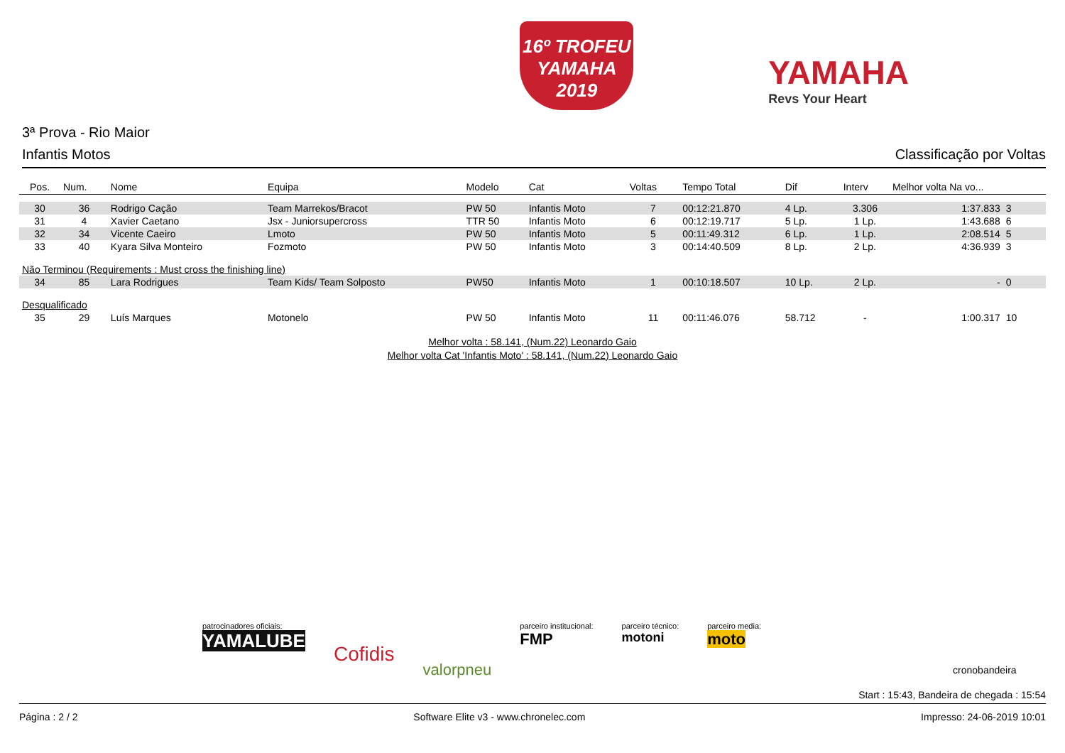16º TROFEU
YAMAHA
2019
YAMAHA
Revs Your Heart
3ª Prova - Rio Maior
Infantis Motos Classificação por Voltas
| Pos. | Num. | Nome | Equipa | Modelo | Cat | Voltas | Tempo Total | Dif | Interv | Melhor volta Na vo... | |
| --- | --- | --- | --- | --- | --- | --- | --- | --- | --- | --- | --- |
| 30 | 36 | Rodrigo Cação | Team Marrekos/Bracot | PW 50 | Infantis Moto | 7 | 00:12:21.870 | 4 Lp. | 3.306 | 1:37.833 | 3 |
| 31 | 4 | Xavier Caetano | Jsx - Juniorsupercross | TTR 50 | Infantis Moto | 6 | 00:12:19.717 | 5 Lp. | 1 Lp. | 1:43.688 | 6 |
| 32 | 34 | Vicente Caeiro | Lmoto | PW 50 | Infantis Moto | 5 | 00:11:49.312 | 6 Lp. | 1 Lp. | 2:08.514 | 5 |
| 33 | 40 | Kyara Silva Monteiro | Fozmoto | PW 50 | Infantis Moto | 3 | 00:14:40.509 | 8 Lp. | 2 Lp. | 4:36.939 | 3 |
| Não Terminou (Requirements : Must cross the finishing line) | | | | | | | | | | | |
| 34 | 85 | Lara Rodrigues | Team Kids/ Team Solposto | PW50 | Infantis Moto | 1 | 00:10:18.507 | 10 Lp. | 2 Lp. | - | 0 |
| Desqualificado | | | | | | | | | | | |
| 35 | 29 | Luís Marques | Motonelo | PW 50 | Infantis Moto | 11 | 00:11:46.076 | 58.712 | - | 1:00.317 | 10 |
Melhor volta : 58.141, (Num.22) Leonardo Gaio
Melhor volta Cat 'Infantis Moto' : 58.141, (Num.22) Leonardo Gaio
patrocinadores oficiais:
YAMALUBE
Cofidis
valorpneu
parceiro institucional:
FMP
parceiro técnico:
motoni
parceiro media:
moto
cronobandeira
Start : 15:43, Bandeira de chegada : 15:54
Página : 2 / 2 Software Elite v3 - www.chronelec.com Impresso: 24-06-2019 10:01